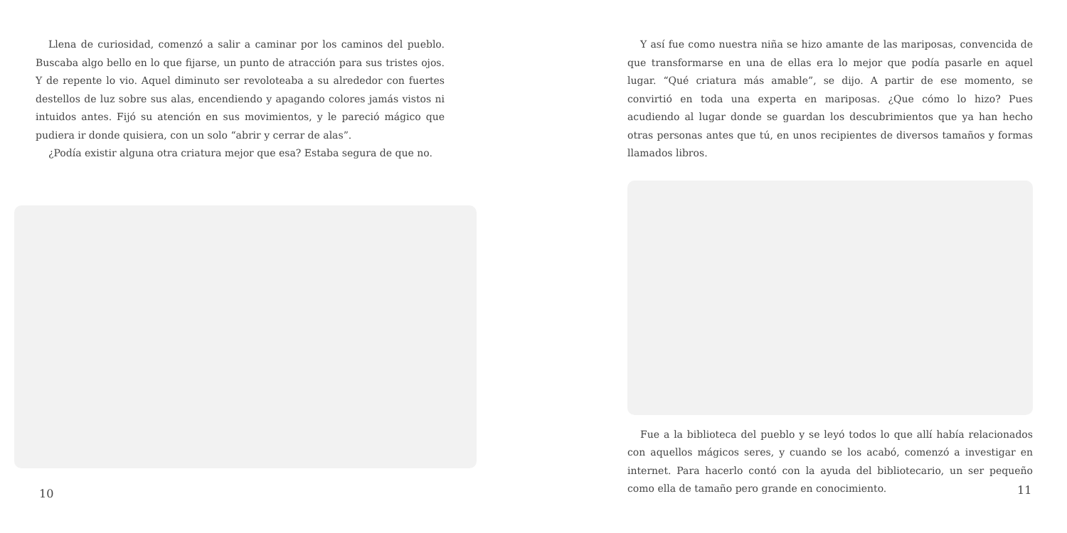Llena de curiosidad, comenzó a salir a caminar por los caminos del pueblo. Buscaba algo bello en lo que fijarse, un punto de atracción para sus tristes ojos. Y de repente lo vio. Aquel diminuto ser revoloteaba a su alrededor con fuertes destellos de luz sobre sus alas, encendiendo y apagando colores jamás vistos ni intuidos antes. Fijó su atención en sus movimientos, y le pareció mágico que pudiera ir donde quisiera, con un solo “abrir y cerrar de alas”.
¿Podía existir alguna otra criatura mejor que esa? Estaba segura de que no.
10
Y así fue como nuestra niña se hizo amante de las mariposas, convencida de que transformarse en una de ellas era lo mejor que podía pasarle en aquel lugar. “Qué criatura más amable”, se dijo. A partir de ese momento, se convirtió en toda una experta en mariposas. ¿Que cómo lo hizo? Pues acudiendo al lugar donde se guardan los descubrimientos que ya han hecho otras personas antes que tú, en unos recipientes de diversos tamaños y formas llamados libros.
Fue a la biblioteca del pueblo y se leyó todos lo que allí había relacionados con aquellos mágicos seres, y cuando se los acabó, comenzó a investigar en internet. Para hacerlo contó con la ayuda del bibliotecario, un ser pequeño como ella de tamaño pero grande en conocimiento.
11